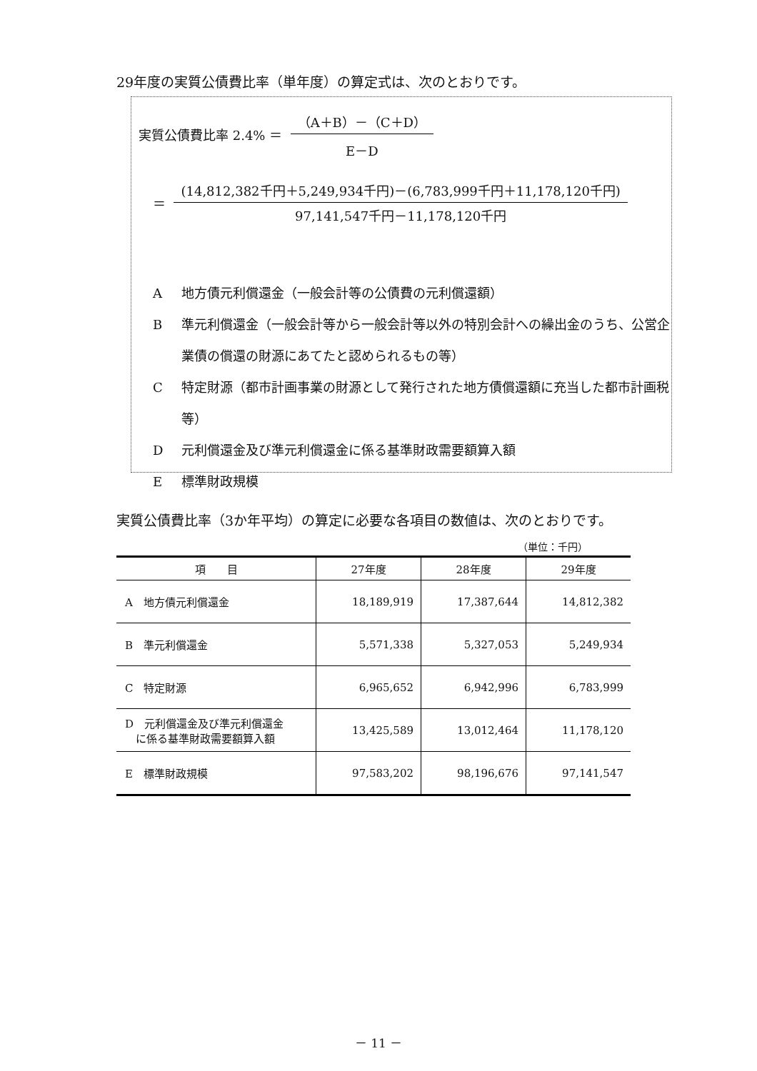29年度の実質公債費比率（単年度）の算定式は、次のとおりです。
実質公債費比率 2.4% ＝
（A＋B）－（C＋D）
E－D
＝
(14,812,382千円＋5,249,934千円)－(6,783,999千円＋11,178,120千円)
97,141,547千円－11,178,120千円
A地方債元利償還金（一般会計等の公債費の元利償還額）
B準元利償還金（一般会計等から一般会計等以外の特別会計への繰出金のうち、公営企業債の償還の財源にあてたと認められるもの等）
C特定財源（都市計画事業の財源として発行された地方債償還額に充当した都市計画税等）
D元利償還金及び準元利償還金に係る基準財政需要額算入額
E標準財政規模
実質公債費比率（3か年平均）の算定に必要な各項目の数値は、次のとおりです。
（単位：千円）
| 項 目 | 27年度 | 28年度 | 29年度 |
| --- | --- | --- | --- |
| A 地方債元利償還金 | 18,189,919 | 17,387,644 | 14,812,382 |
| B 準元利償還金 | 5,571,338 | 5,327,053 | 5,249,934 |
| C 特定財源 | 6,965,652 | 6,942,996 | 6,783,999 |
| D 元利償還金及び準元利償還金 に係る基準財政需要額算入額 | 13,425,589 | 13,012,464 | 11,178,120 |
| E 標準財政規模 | 97,583,202 | 98,196,676 | 97,141,547 |
－ 11 －